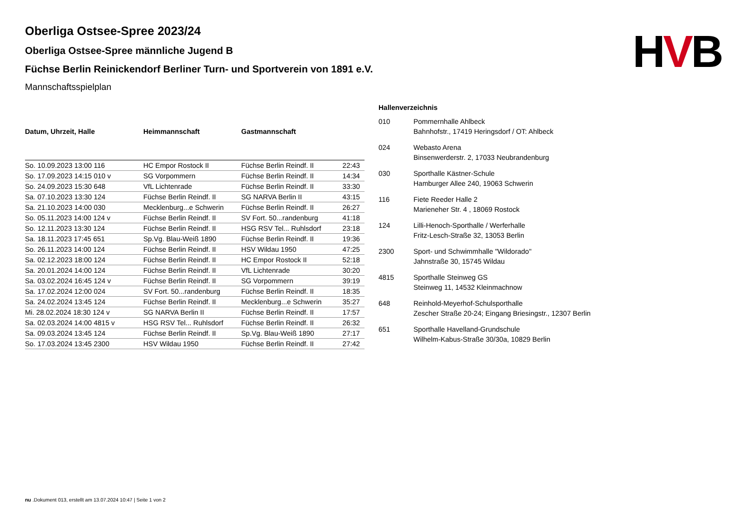HVB
Oberliga Ostsee-Spree 2023/24
Oberliga Ostsee-Spree männliche Jugend B
Füchse Berlin Reinickendorf Berliner Turn- und Sportverein von 1891 e.V.
Mannschaftsspielplan
| Datum, Uhrzeit, Halle | Heimmannschaft | Gastmannschaft | |
| --- | --- | --- | --- |
| So. 10.09.2023 13:00 116 | HC Empor Rostock II | Füchse Berlin Reindf. II | 22:43 |
| So. 17.09.2023 14:15 010 v | SG Vorpommern | Füchse Berlin Reindf. II | 14:34 |
| So. 24.09.2023 15:30 648 | VfL Lichtenrade | Füchse Berlin Reindf. II | 33:30 |
| Sa. 07.10.2023 13:30 124 | Füchse Berlin Reindf. II | SG NARVA Berlin II | 43:15 |
| Sa. 21.10.2023 14:00 030 | Mecklenburg...e Schwerin | Füchse Berlin Reindf. II | 26:27 |
| So. 05.11.2023 14:00 124 v | Füchse Berlin Reindf. II | SV Fort. 50...randenburg | 41:18 |
| So. 12.11.2023 13:30 124 | Füchse Berlin Reindf. II | HSG RSV Tel... Ruhlsdorf | 23:18 |
| Sa. 18.11.2023 17:45 651 | Sp.Vg. Blau-Weiß 1890 | Füchse Berlin Reindf. II | 19:36 |
| So. 26.11.2023 14:00 124 | Füchse Berlin Reindf. II | HSV Wildau 1950 | 47:25 |
| Sa. 02.12.2023 18:00 124 | Füchse Berlin Reindf. II | HC Empor Rostock II | 52:18 |
| Sa. 20.01.2024 14:00 124 | Füchse Berlin Reindf. II | VfL Lichtenrade | 30:20 |
| Sa. 03.02.2024 16:45 124 v | Füchse Berlin Reindf. II | SG Vorpommern | 39:19 |
| Sa. 17.02.2024 12:00 024 | SV Fort. 50...randenburg | Füchse Berlin Reindf. II | 18:35 |
| Sa. 24.02.2024 13:45 124 | Füchse Berlin Reindf. II | Mecklenburg...e Schwerin | 35:27 |
| Mi. 28.02.2024 18:30 124 v | SG NARVA Berlin II | Füchse Berlin Reindf. II | 17:57 |
| Sa. 02.03.2024 14:00 4815 v | HSG RSV Tel... Ruhlsdorf | Füchse Berlin Reindf. II | 26:32 |
| Sa. 09.03.2024 13:45 124 | Füchse Berlin Reindf. II | Sp.Vg. Blau-Weiß 1890 | 27:17 |
| So. 17.03.2024 13:45 2300 | HSV Wildau 1950 | Füchse Berlin Reindf. II | 27:42 |
| Hallenverzeichnis | |
| --- | --- |
| 010 | Pommernhalle Ahlbeck Bahnhofstr., 17419 Heringsdorf / OT: Ahlbeck |
| 024 | Webasto Arena Binsenwerderstr. 2, 17033 Neubrandenburg |
| 030 | Sporthalle Kästner-Schule Hamburger Allee 240, 19063 Schwerin |
| 116 | Fiete Reeder Halle 2 Marieneher Str. 4 , 18069 Rostock |
| 124 | Lilli-Henoch-Sporthalle / Werferhalle Fritz-Lesch-Straße 32, 13053 Berlin |
| 2300 | Sport- und Schwimmhalle "Wildorado" Jahnstraße 30, 15745 Wildau |
| 4815 | Sporthalle Steinweg GS Steinweg 11, 14532 Kleinmachnow |
| 648 | Reinhold-Meyerhof-Schulsporthalle Zescher Straße 20-24; Eingang Briesingstr., 12307 Berlin |
| 651 | Sporthalle Havelland-Grundschule Wilhelm-Kabus-Straße 30/30a, 10829 Berlin |
nu .Dokument 013, erstellt am 13.07.2024 10:47 | Seite 1 von 2